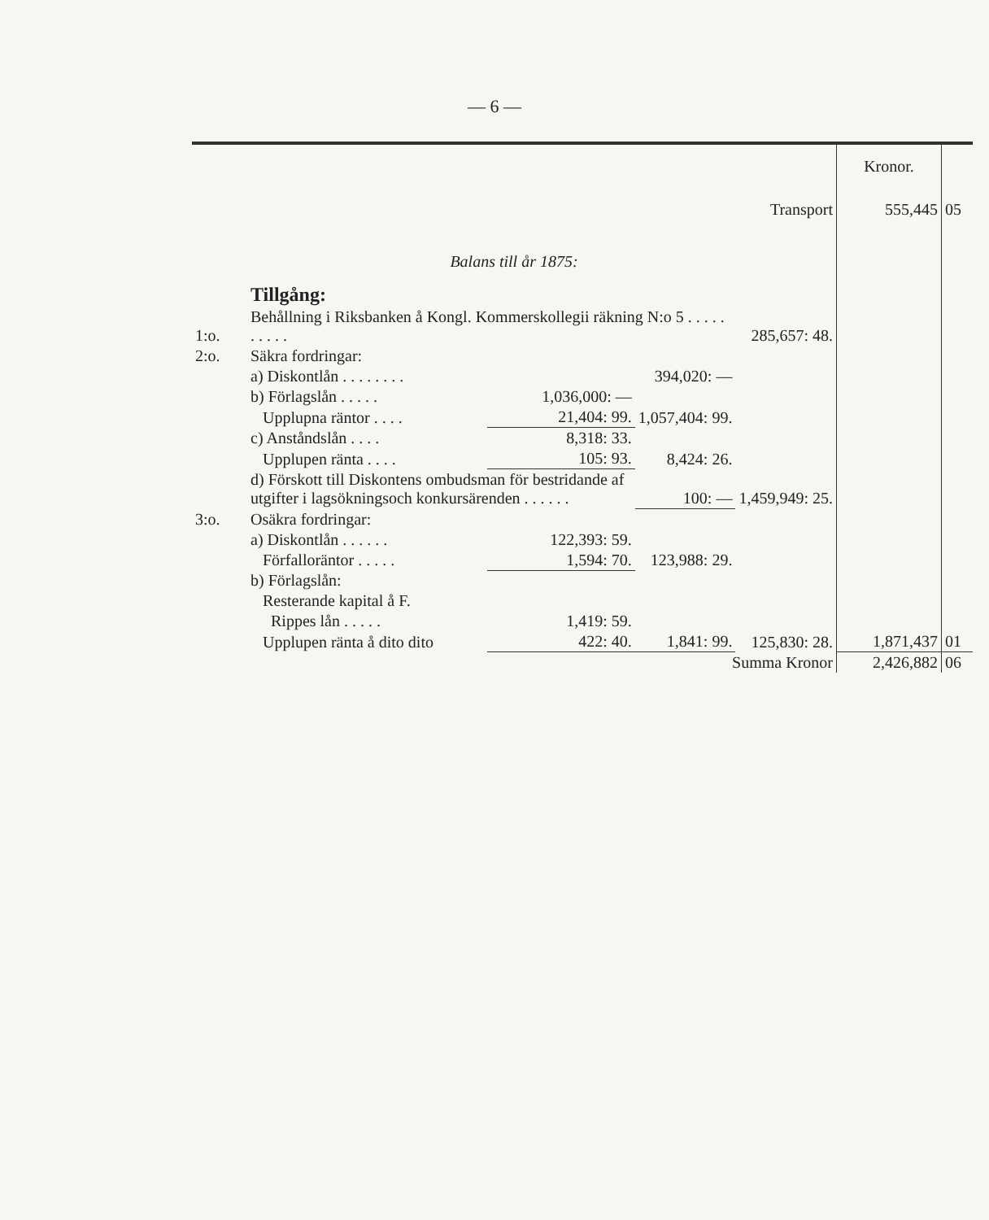— 6 —
| | | | | | Kronor. | |
| Transport | | | | | 555,445 | 05 |
| Balans till år 1875: | | | | | | |
| | Tillgång: | | | | | |
| 1:o. | Behållning i Riksbanken å Kongl. Kommerskollegii räkning N:o 5 . . . . . . . . . . | | | 285,657: 48. | | |
| 2:o. | Säkra fordringar: | | | | | |
| | a) Diskontlån . . . . . . . . | | 394,020: — | | | |
| | b) Förlagslån . . . . . | 1,036,000: — | | | | |
| | Upplupna räntor . . . . | 21,404: 99. | 1,057,404: 99. | | | |
| | c) Anståndslån . . . . | 8,318: 33. | | | | |
| | Upplupen ränta . . . . | 105: 93. | 8,424: 26. | | | |
| | d) Förskott till Diskontens ombudsman för bestridande af utgifter i lagsökningsoch konkursärenden . . . . . . | | 100: — | 1,459,949: 25. | | |
| 3:o. | Osäkra fordringar: | | | | | |
| | a) Diskontlån . . . . . . | 122,393: 59. | | | | |
| | Förfalloräntor . . . . . | 1,594: 70. | 123,988: 29. | | | |
| | b) Förlagslån: | | | | | |
| | Resterande kapital å F. | | | | | |
| | Rippes lån . . . . . | 1,419: 59. | | | | |
| | Upplupen ränta å dito dito | 422: 40. | 1,841: 99. | 125,830: 28. | 1,871,437 | 01 |
| Summa Kronor | | | | | 2,426,882 | 06 |